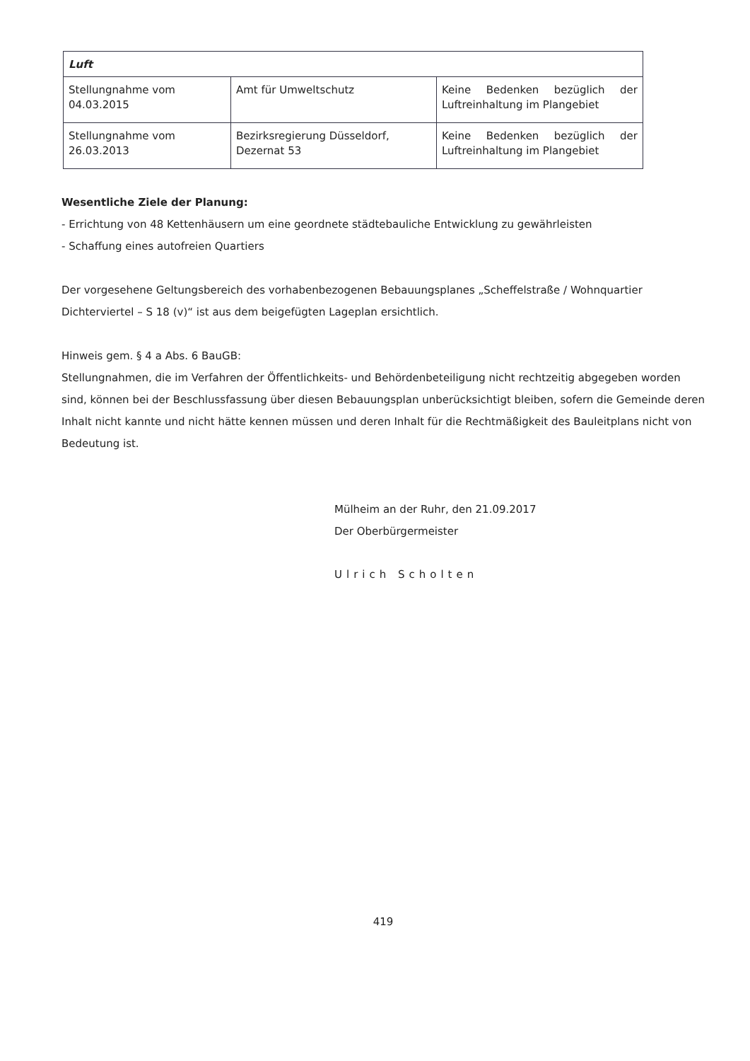| Luft | | |
| --- | --- | --- |
| Stellungnahme vom 04.03.2015 | Amt für Umweltschutz | Keine Bedenken bezüglich der Luftreinhaltung im Plangebiet |
| Stellungnahme vom 26.03.2013 | Bezirksregierung Düsseldorf, Dezernat 53 | Keine Bedenken bezüglich der Luftreinhaltung im Plangebiet |
Wesentliche Ziele der Planung:
- Errichtung von 48 Kettenhäusern um eine geordnete städtebauliche Entwicklung zu gewährleisten
- Schaffung eines autofreien Quartiers
Der vorgesehene Geltungsbereich des vorhabenbezogenen Bebauungsplanes „Scheffelstraße / Wohnquartier Dichterviertel – S 18 (v)“ ist aus dem beigefügten Lageplan ersichtlich.
Hinweis gem. § 4 a Abs. 6 BauGB:
Stellungnahmen, die im Verfahren der Öffentlichkeits- und Behördenbeteiligung nicht rechtzeitig abgegeben worden sind, können bei der Beschlussfassung über diesen Bebauungsplan unberücksichtigt bleiben, sofern die Gemeinde deren Inhalt nicht kannte und nicht hätte kennen müssen und deren Inhalt für die Rechtmäßigkeit des Bauleitplans nicht von Bedeutung ist.
Mülheim an der Ruhr, den 21.09.2017
Der Oberbürgermeister
Ulrich Scholten
419